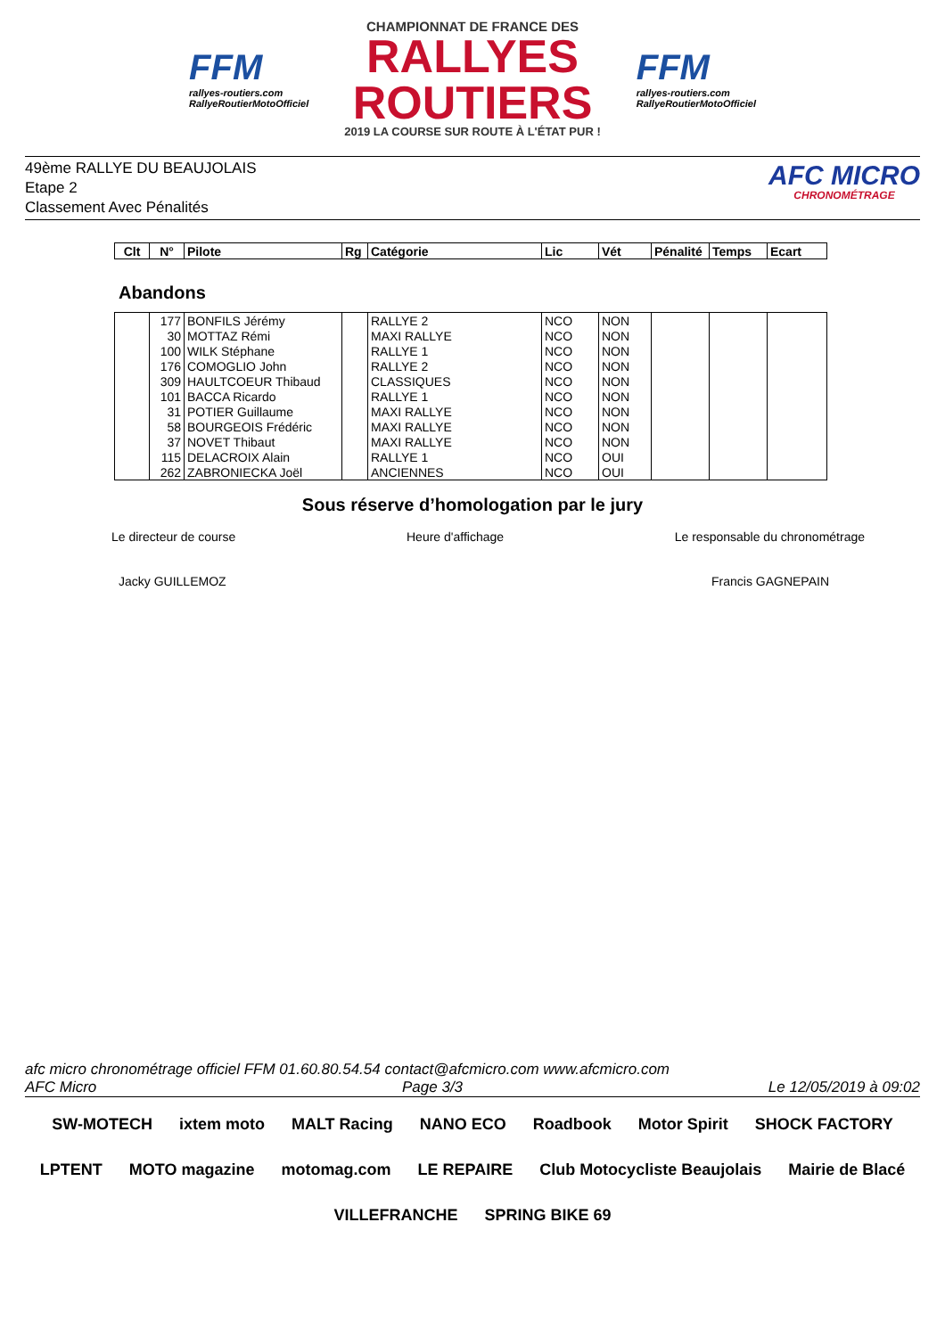FFM
rallyes-routiers.com
RallyeRoutierMotoOfficiel
CHAMPIONNAT DE FRANCE DES
RALLYES
ROUTIERS
2019 LA COURSE SUR ROUTE À L'ÉTAT PUR !
FFM
rallyes-routiers.com
RallyeRoutierMotoOfficiel
49ème RALLYE DU BEAUJOLAIS
Etape 2
Classement Avec Pénalités
AFC MICRO
CHRONOMÉTRAGE
| Clt | N° | Pilote | Rg | Catégorie | Lic | Vét | Pénalité | Temps | Ecart |
| --- | --- | --- | --- | --- | --- | --- | --- | --- | --- |
Abandons
| | 177 | BONFILS Jérémy | | RALLYE 2 | NCO | NON | | | |
| | 30 | MOTTAZ Rémi | | MAXI RALLYE | NCO | NON | | | |
| | 100 | WILK Stéphane | | RALLYE 1 | NCO | NON | | | |
| | 176 | COMOGLIO John | | RALLYE 2 | NCO | NON | | | |
| | 309 | HAULTCOEUR Thibaud | | CLASSIQUES | NCO | NON | | | |
| | 101 | BACCA Ricardo | | RALLYE 1 | NCO | NON | | | |
| | 31 | POTIER Guillaume | | MAXI RALLYE | NCO | NON | | | |
| | 58 | BOURGEOIS Frédéric | | MAXI RALLYE | NCO | NON | | | |
| | 37 | NOVET Thibaut | | MAXI RALLYE | NCO | NON | | | |
| | 115 | DELACROIX Alain | | RALLYE 1 | NCO | OUI | | | |
| | 262 | ZABRONIECKA Joël | | ANCIENNES | NCO | OUI | | | |
Sous réserve d’homologation par le jury
Le directeur de course Heure d'affichage Le responsable du chronométrage
Jacky GUILLEMOZ Francis GAGNEPAIN
afc micro chronométrage officiel FFM 01.60.80.54.54 contact@afcmicro.com www.afcmicro.com
AFC Micro Page 3/3 Le 12/05/2019 à 09:02
SW-MOTECH ixtem moto MALT Racing NANO ECO Roadbook Motor Spirit SHOCK FACTORY LPTENT MOTO magazine motomag.com LE REPAIRE Club Motocycliste Beaujolais Mairie de Blacé VILLEFRANCHE SPRING BIKE 69